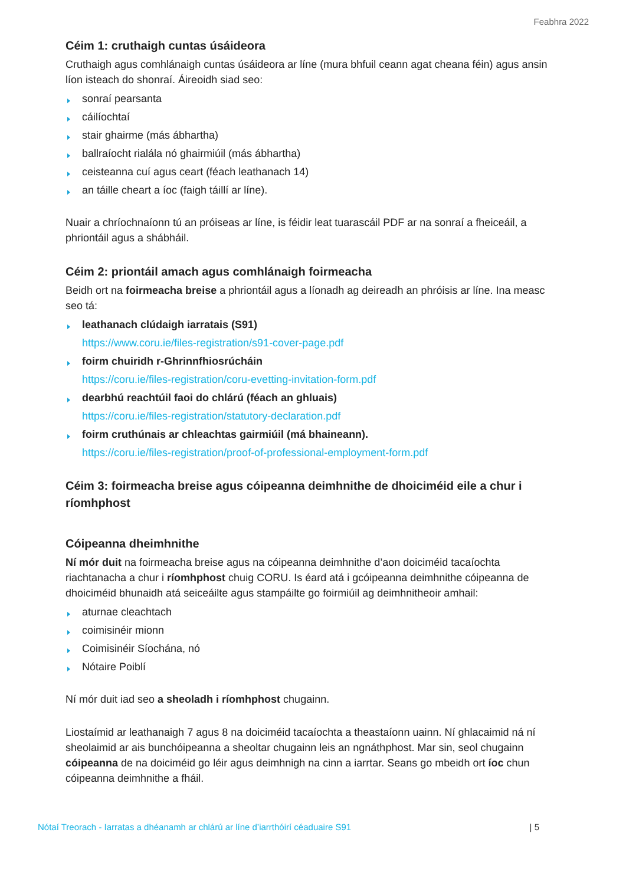Feabhra 2022
Céim 1: cruthaigh cuntas úsáideora
Cruthaigh agus comhlánaigh cuntas úsáideora ar líne (mura bhfuil ceann agat cheana féin) agus ansin líon isteach do shonraí. Áireoidh siad seo:
sonraí pearsanta
cáilíochtaí
stair ghairme (más ábhartha)
ballraíocht rialála nó ghairmiúil (más ábhartha)
ceisteanna cuí agus ceart (féach leathanach 14)
an táille cheart a íoc (faigh táillí ar líne).
Nuair a chríochnaíonn tú an próiseas ar líne, is féidir leat tuarascáil PDF ar na sonraí a fheiceáil, a phriontáil agus a shábháil.
Céim 2: priontáil amach agus comhlánaigh foirmeacha
Beidh ort na foirmeacha breise a phriontáil agus a líonadh ag deireadh an phróisis ar líne. Ina measc seo tá:
leathanach clúdaigh iarratais (S91)
https://www.coru.ie/files-registration/s91-cover-page.pdf
foirm chuiridh r-Ghrinnfhiosrúcháin
https://coru.ie/files-registration/coru-evetting-invitation-form.pdf
dearbhú reachtúil faoi do chlárú (féach an ghluais)
https://coru.ie/files-registration/statutory-declaration.pdf
foirm cruthúnais ar chleachtas gairmiúil (má bhaineann).
https://coru.ie/files-registration/proof-of-professional-employment-form.pdf
Céim 3: foirmeacha breise agus cóipeanna deimhnithe de dhoiciméid eile a chur i ríomhphost
Cóipeanna dheimhnithe
Ní mór duit na foirmeacha breise agus na cóipeanna deimhnithe d’aon doiciméid tacaíochta riachtanacha a chur i ríomhphost chuig CORU. Is éard atá i gcóipeanna deimhnithe cóipeanna de dhoiciméid bhunaidh atá seiceáilte agus stampáilte go foirmiúil ag deimhnitheoir amhail:
aturnae cleachtach
coimisinéir mionn
Coimisinéir Síochána, nó
Nótaire Poiblí
Ní mór duit iad seo a sheoladh i ríomhphost chugainn.
Liostaímid ar leathanaigh 7 agus 8 na doiciméid tacaíochta a theastaíonn uainn. Ní ghlacaimid ná ní sheolaimid ar ais bunchóipeanna a sheoltar chugainn leis an ngnáthphost. Mar sin, seol chugainn cóipeanna de na doiciméid go léir agus deimhnigh na cinn a iarrtar. Seans go mbeidh ort íoc chun cóipeanna deimhnithe a fháil.
Nótaí Treorach - Iarratas a dhéanamh ar chlárú ar líne d’iarrthóirí céaduaire S91 | 5